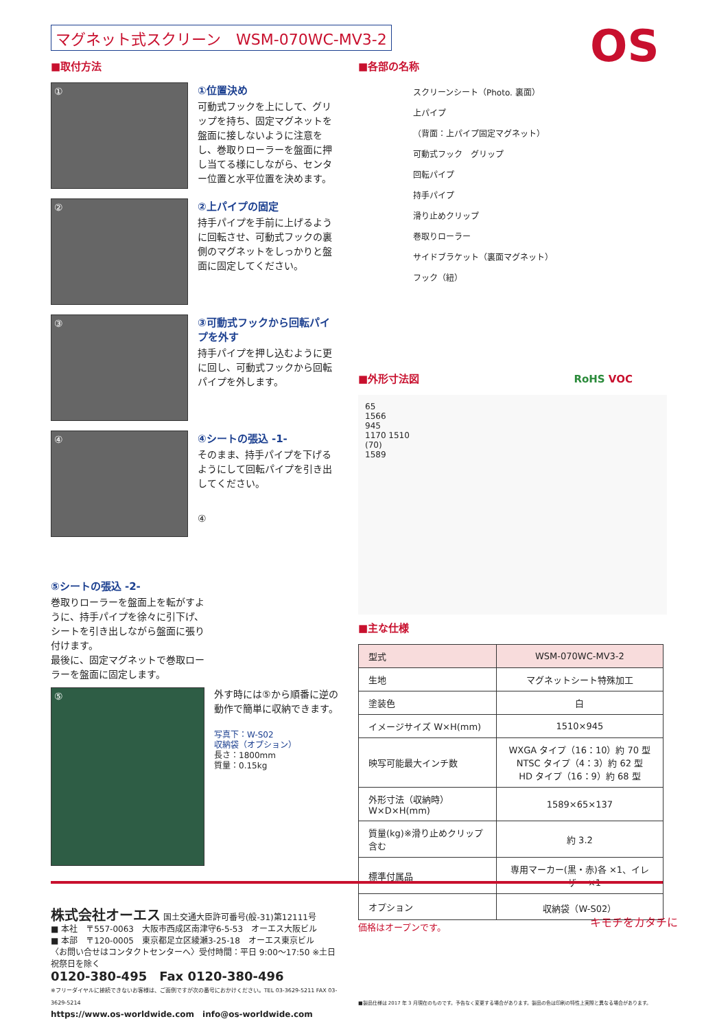マグネット式スクリーン　WSM-070WC-MV3-2
OS
■取付方法
①
①位置決め
可動式フックを上にして、グリップを持ち、固定マグネットを盤面に接しないように注意をし、巻取りローラーを盤面に押し当てる様にしながら、センター位置と水平位置を決めます。
②
②上パイプの固定
持手パイプを手前に上げるように回転させ、可動式フックの裏側のマグネットをしっかりと盤面に固定してください。
③
③可動式フックから回転パイプを外す
持手パイプを押し込むように更に回し、可動式フックから回転パイプを外します。
④
④シートの張込 -1-
そのまま、持手パイプを下げるようにして回転パイプを引き出してください。
④
⑤シートの張込 -2-
巻取りローラーを盤面上を転がすように、持手パイプを徐々に引下げ、シートを引き出しながら盤面に張り付けます。
最後に、固定マグネットで巻取ローラーを盤面に固定します。
⑤
外す時には⑤から順番に逆の動作で簡単に収納できます。
写真下：W-S02
収納袋（オプション）
長さ：1800mm
質量：0.15kg
■各部の名称
スクリーンシート（Photo. 裏面）
上パイプ
（背面：上パイプ固定マグネット）
可動式フック　グリップ
回転パイプ
持手パイプ
滑り止めクリップ
巻取りローラー
サイドブラケット（裏面マグネット）
フック（紐）
■外形寸法図 RoHS VOC
65
1566
945
1170 1510
(70)
1589
■主な仕様
| 型式 | WSM-070WC-MV3-2 |
| 生地 | マグネットシート特殊加工 |
| 塗装色 | 白 |
| イメージサイズ W×H(mm) | 1510×945 |
| 映写可能最大インチ数 | WXGA タイプ（16：10）約 70 型 NTSC タイプ（4：3）約 62 型 HD タイプ（16：9）約 68 型 |
| 外形寸法（収納時）W×D×H(mm) | 1589×65×137 |
| 質量(kg)※滑り止めクリップ含む | 約 3.2 |
| 標準付属品 | 専用マーカー(黒・赤)各 ×1、イレーザー ×1 |
| オプション | 収納袋（W-S02） |
価格はオープンです。
株式会社オーエス 国土交通大臣許可番号(般-31)第12111号
■ 本社　〒557-0063　大阪市西成区南津守6-5-53　オーエス大阪ビル
■ 本部　〒120-0005　東京都足立区綾瀬3-25-18　オーエス東京ビル
〈お問い合せはコンタクトセンターへ〉受付時間：平日 9:00〜17:50 ※土日祝祭日を除く
0120-380-495　Fax 0120-380-496
※フリーダイヤルに接続できないお客様は、ご面倒ですが次の番号におかけください。TEL 03-3629-5211 FAX 03-3629-5214
https://www.os-worldwide.com　info@os-worldwide.com
キモチをカタチに
■製品仕様は 2017 年 3 月現在のものです。予告なく変更する場合があります。製品の色は印刷の特性上実際と異なる場合があります。